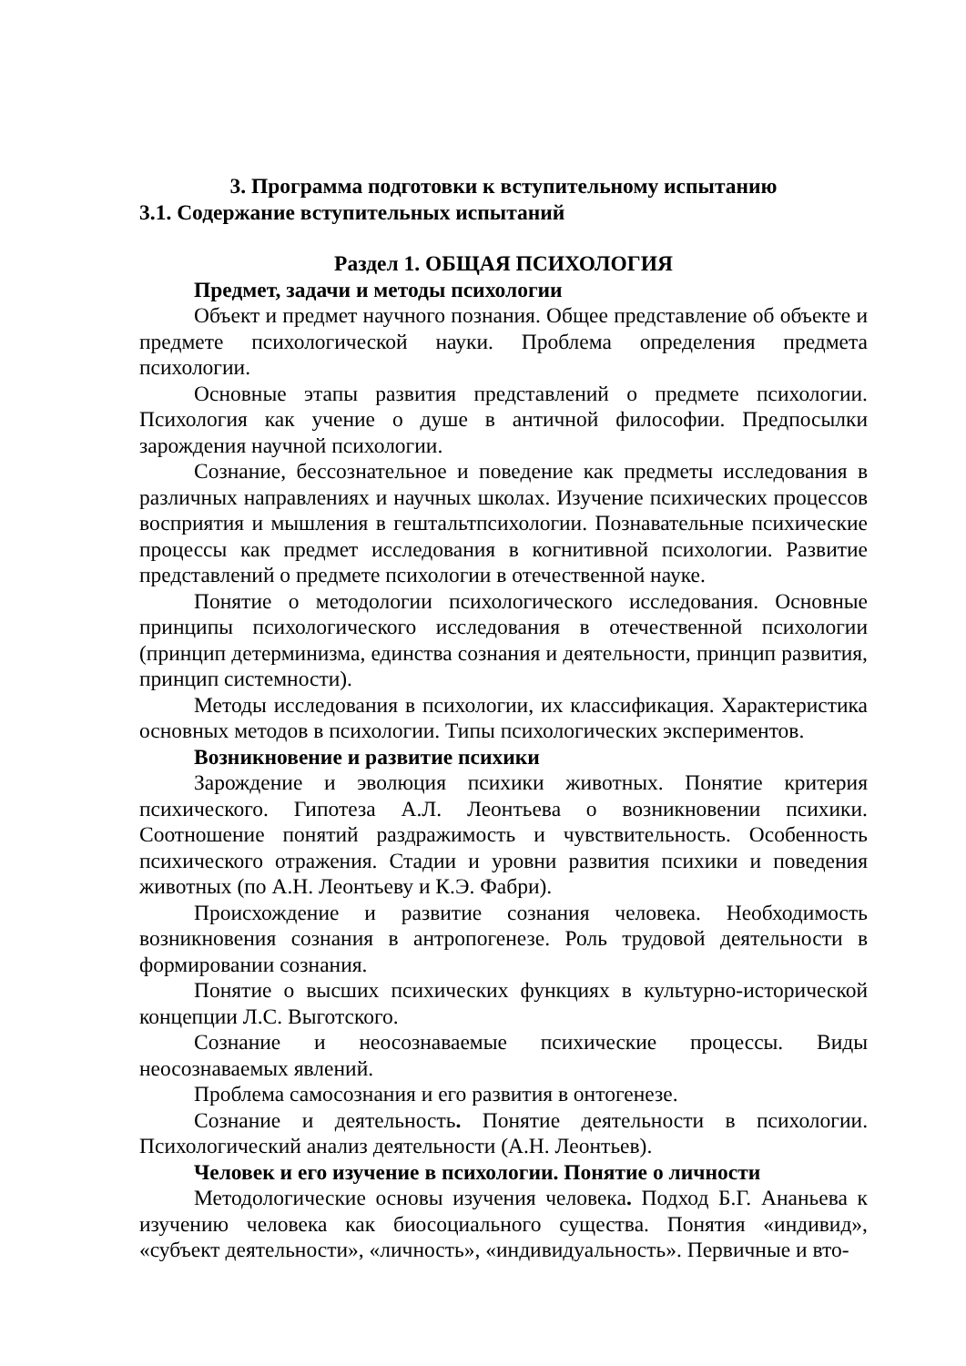3. Программа подготовки к вступительному испытанию
3.1. Содержание вступительных испытаний
Раздел 1. ОБЩАЯ ПСИХОЛОГИЯ
Предмет, задачи и методы психологии
Объект и предмет научного познания. Общее представление об объекте и предмете психологической науки. Проблема определения предмета психологии.
Основные этапы развития представлений о предмете психологии. Психология как учение о душе в античной философии. Предпосылки зарождения научной психологии.
Сознание, бессознательное и поведение как предметы исследования в различных направлениях и научных школах. Изучение психических процессов восприятия и мышления в гештальтпсихологии. Познавательные психические процессы как предмет исследования в когнитивной психологии. Развитие представлений о предмете психологии в отечественной науке.
Понятие о методологии психологического исследования. Основные принципы психологического исследования в отечественной психологии (принцип детерминизма, единства сознания и деятельности, принцип развития, принцип системности).
Методы исследования в психологии, их классификация. Характеристика основных методов в психологии. Типы психологических экспериментов.
Возникновение и развитие психики
Зарождение и эволюция психики животных. Понятие критерия психического. Гипотеза А.Л. Леонтьева о возникновении психики. Соотношение понятий раздражимость и чувствительность. Особенность психического отражения. Стадии и уровни развития психики и поведения животных (по А.Н. Леонтьеву и К.Э. Фабри).
Происхождение и развитие сознания человека. Необходимость возникновения сознания в антропогенезе. Роль трудовой деятельности в формировании сознания.
Понятие о высших психических функциях в культурно-исторической концепции Л.С. Выготского.
Сознание и неосознаваемые психические процессы. Виды неосознаваемых явлений.
Проблема самосознания и его развития в онтогенезе.
Сознание и деятельность. Понятие деятельности в психологии. Психологический анализ деятельности (А.Н. Леонтьев).
Человек и его изучение в психологии. Понятие о личности
Методологические основы изучения человека. Подход Б.Г. Ананьева к изучению человека как биосоциального существа. Понятия «индивид», «субъект деятельности», «личность», «индивидуальность». Первичные и вто-